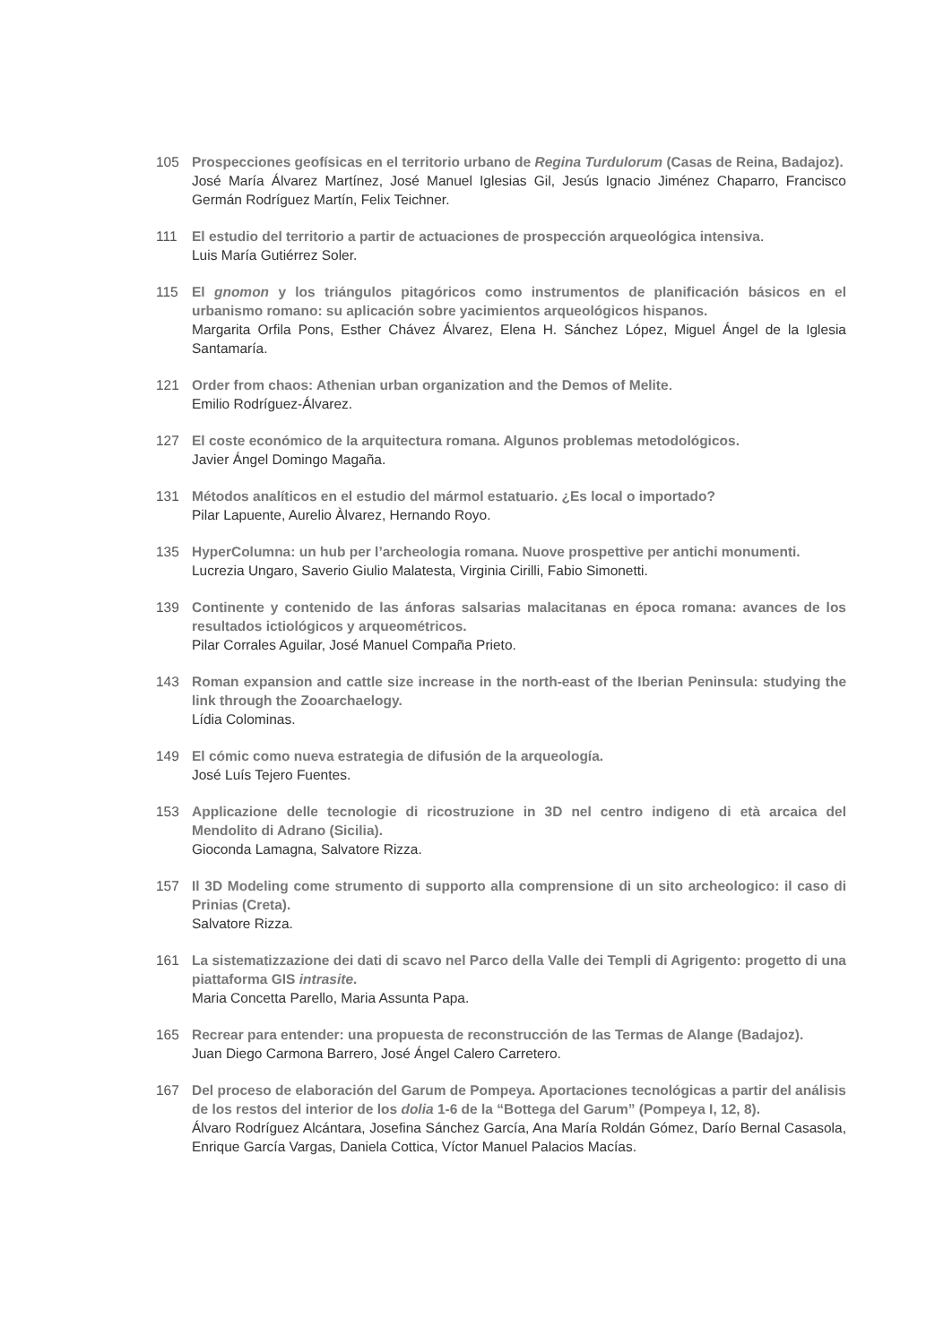105 Prospecciones geofísicas en el territorio urbano de Regina Turdulorum (Casas de Reina, Badajoz).
José María Álvarez Martínez, José Manuel Iglesias Gil, Jesús Ignacio Jiménez Chaparro, Francisco Germán Rodríguez Martín, Felix Teichner.
111 El estudio del territorio a partir de actuaciones de prospección arqueológica intensiva.
Luis María Gutiérrez Soler.
115 El gnomon y los triángulos pitagóricos como instrumentos de planificación básicos en el urbanismo romano: su aplicación sobre yacimientos arqueológicos hispanos.
Margarita Orfila Pons, Esther Chávez Álvarez, Elena H. Sánchez López, Miguel Ángel de la Iglesia Santamaría.
121 Order from chaos: Athenian urban organization and the Demos of Melite.
Emilio Rodríguez-Álvarez.
127 El coste económico de la arquitectura romana. Algunos problemas metodológicos.
Javier Ángel Domingo Magaña.
131 Métodos analíticos en el estudio del mármol estatuario. ¿Es local o importado?
Pilar Lapuente, Aurelio Àlvarez, Hernando Royo.
135 HyperColumna: un hub per l’archeologia romana. Nuove prospettive per antichi monumenti.
Lucrezia Ungaro, Saverio Giulio Malatesta, Virginia Cirilli, Fabio Simonetti.
139 Continente y contenido de las ánforas salsarias malacitanas en época romana: avances de los resultados ictiológicos y arqueométricos.
Pilar Corrales Aguilar, José Manuel Compaña Prieto.
143 Roman expansion and cattle size increase in the north-east of the Iberian Peninsula: studying the link through the Zooarchaelogy.
Lídia Colominas.
149 El cómic como nueva estrategia de difusión de la arqueología.
José Luís Tejero Fuentes.
153 Applicazione delle tecnologie di ricostruzione in 3D nel centro indigeno di età arcaica del Mendolito di Adrano (Sicilia).
Gioconda Lamagna, Salvatore Rizza.
157 Il 3D Modeling come strumento di supporto alla comprensione di un sito archeologico: il caso di Prinias (Creta).
Salvatore Rizza.
161 La sistematizzazione dei dati di scavo nel Parco della Valle dei Templi di Agrigento: progetto di una piattaforma GIS intrasite.
Maria Concetta Parello, Maria Assunta Papa.
165 Recrear para entender: una propuesta de reconstrucción de las Termas de Alange (Badajoz).
Juan Diego Carmona Barrero, José Ángel Calero Carretero.
167 Del proceso de elaboración del Garum de Pompeya. Aportaciones tecnológicas a partir del análisis de los restos del interior de los dolia 1-6 de la “Bottega del Garum” (Pompeya I, 12, 8).
Álvaro Rodríguez Alcántara, Josefina Sánchez García, Ana María Roldán Gómez, Darío Bernal Casasola, Enrique García Vargas, Daniela Cottica, Víctor Manuel Palacios Macías.